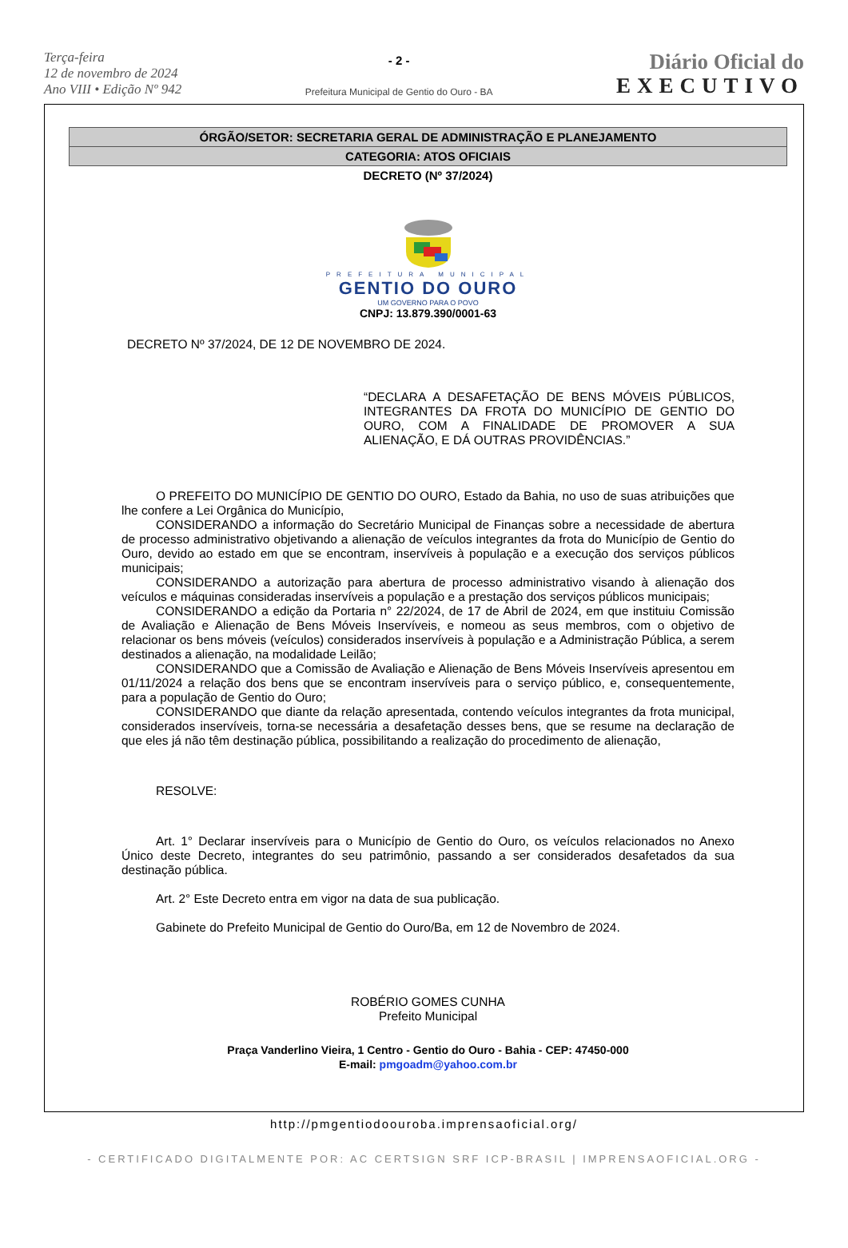Terça-feira
12 de novembro de 2024
Ano VIII • Edição Nº 942
- 2 -
Prefeitura Municipal de Gentio do Ouro - BA
Diário Oficial do
EXECUTIVO
ÓRGÃO/SETOR: SECRETARIA GERAL DE ADMINISTRAÇÃO E PLANEJAMENTO
CATEGORIA: ATOS OFICIAIS
DECRETO (Nº 37/2024)
PREFEITURA MUNICIPAL
GENTIO DO OURO
UM GOVERNO PARA O POVO
CNPJ: 13.879.390/0001-63
DECRETO Nº 37/2024, DE 12 DE NOVEMBRO DE 2024.
“DECLARA A DESAFETAÇÃO DE BENS MÓVEIS PÚBLICOS, INTEGRANTES DA FROTA DO MUNICÍPIO DE GENTIO DO OURO, COM A FINALIDADE DE PROMOVER A SUA ALIENAÇÃO, E DÁ OUTRAS PROVIDÊNCIAS.”
O PREFEITO DO MUNICÍPIO DE GENTIO DO OURO, Estado da Bahia, no uso de suas atribuições que lhe confere a Lei Orgânica do Município,
CONSIDERANDO a informação do Secretário Municipal de Finanças sobre a necessidade de abertura de processo administrativo objetivando a alienação de veículos integrantes da frota do Município de Gentio do Ouro, devido ao estado em que se encontram, inservíveis à população e a execução dos serviços públicos municipais;
CONSIDERANDO a autorização para abertura de processo administrativo visando à alienação dos veículos e máquinas consideradas inservíveis a população e a prestação dos serviços públicos municipais;
CONSIDERANDO a edição da Portaria n° 22/2024, de 17 de Abril de 2024, em que instituiu Comissão de Avaliação e Alienação de Bens Móveis Inservíveis, e nomeou as seus membros, com o objetivo de relacionar os bens móveis (veículos) considerados inservíveis à população e a Administração Pública, a serem destinados a alienação, na modalidade Leilão;
CONSIDERANDO que a Comissão de Avaliação e Alienação de Bens Móveis Inservíveis apresentou em 01/11/2024 a relação dos bens que se encontram inservíveis para o serviço público, e, consequentemente, para a população de Gentio do Ouro;
CONSIDERANDO que diante da relação apresentada, contendo veículos integrantes da frota municipal, considerados inservíveis, torna-se necessária a desafetação desses bens, que se resume na declaração de que eles já não têm destinação pública, possibilitando a realização do procedimento de alienação,
RESOLVE:
Art. 1° Declarar inservíveis para o Município de Gentio do Ouro, os veículos relacionados no Anexo Único deste Decreto, integrantes do seu patrimônio, passando a ser considerados desafetados da sua destinação pública.
Art. 2° Este Decreto entra em vigor na data de sua publicação.
Gabinete do Prefeito Municipal de Gentio do Ouro/Ba, em 12 de Novembro de 2024.
ROBÉRIO GOMES CUNHA
Prefeito Municipal
Praça Vanderlino Vieira, 1 Centro - Gentio do Ouro - Bahia - CEP: 47450-000
E-mail: pmgoadm@yahoo.com.br
http://pmgentiodoouroba.imprensaoficial.org/
- CERTIFICADO DIGITALMENTE POR: AC CERTSIGN SRF ICP-BRASIL | IMPRENSAOFICIAL.ORG -